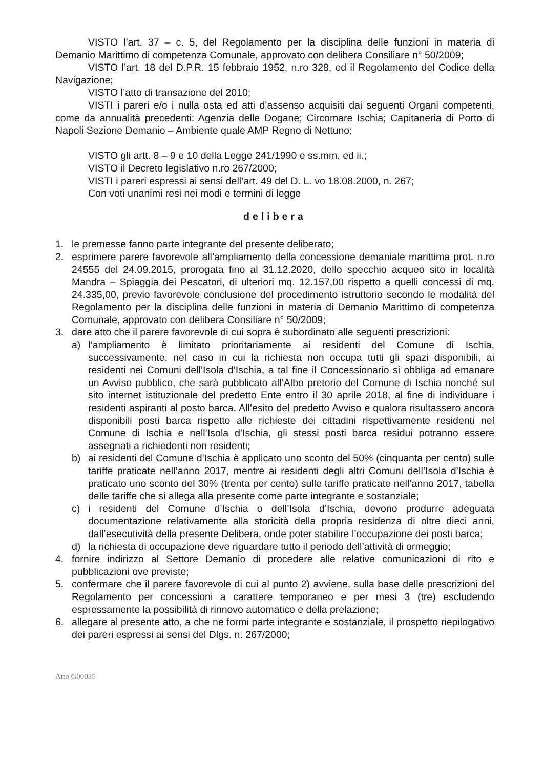VISTO l’art. 37 – c. 5, del Regolamento per la disciplina delle funzioni in materia di Demanio Marittimo di competenza Comunale, approvato con delibera Consiliare n° 50/2009;
VISTO l’art. 18 del D.P.R. 15 febbraio 1952, n.ro 328, ed il Regolamento del Codice della Navigazione;
VISTO l’atto di transazione del 2010;
VISTI i pareri e/o i nulla osta ed atti d’assenso acquisiti dai seguenti Organi competenti, come da annualità precedenti: Agenzia delle Dogane; Circomare Ischia; Capitaneria di Porto di Napoli Sezione Demanio – Ambiente quale AMP Regno di Nettuno;
VISTO gli artt. 8 – 9 e 10 della Legge 241/1990 e ss.mm. ed ii.;
VISTO il Decreto legislativo n.ro 267/2000;
VISTI i pareri espressi ai sensi dell’art. 49 del D. L. vo 18.08.2000, n. 267;
Con voti unanimi resi nei modi e termini di legge
delibera
1. le premesse fanno parte integrante del presente deliberato;
2. esprimere parere favorevole all’ampliamento della concessione demaniale marittima prot. n.ro 24555 del 24.09.2015, prorogata fino al 31.12.2020, dello specchio acqueo sito in località Mandra – Spiaggia dei Pescatori, di ulteriori mq. 12.157,00 rispetto a quelli concessi di mq. 24.335,00, previo favorevole conclusione del procedimento istruttorio secondo le modalità del Regolamento per la disciplina delle funzioni in materia di Demanio Marittimo di competenza Comunale, approvato con delibera Consiliare n° 50/2009;
3. dare atto che il parere favorevole di cui sopra è subordinato alle seguenti prescrizioni:
a) l’ampliamento è limitato prioritariamente ai residenti del Comune di Ischia, successivamente, nel caso in cui la richiesta non occupa tutti gli spazi disponibili, ai residenti nei Comuni dell’Isola d’Ischia, a tal fine il Concessionario si obbliga ad emanare un Avviso pubblico, che sarà pubblicato all’Albo pretorio del Comune di Ischia nonché sul sito internet istituzionale del predetto Ente entro il 30 aprile 2018, al fine di individuare i residenti aspiranti al posto barca. All’esito del predetto Avviso e qualora risultassero ancora disponibili posti barca rispetto alle richieste dei cittadini rispettivamente residenti nel Comune di Ischia e nell’Isola d’Ischia, gli stessi posti barca residui potranno essere assegnati a richiedenti non residenti;
b) ai residenti del Comune d’Ischia è applicato uno sconto del 50% (cinquanta per cento) sulle tariffe praticate nell’anno 2017, mentre ai residenti degli altri Comuni dell’Isola d’Ischia è praticato uno sconto del 30% (trenta per cento) sulle tariffe praticate nell’anno 2017, tabella delle tariffe che si allega alla presente come parte integrante e sostanziale;
c) i residenti del Comune d’Ischia o dell’Isola d’Ischia, devono produrre adeguata documentazione relativamente alla storicità della propria residenza di oltre dieci anni, dall’esecutività della presente Delibera, onde poter stabilire l’occupazione dei posti barca;
d) la richiesta di occupazione deve riguardare tutto il periodo dell’attività di ormeggio;
4. fornire indirizzo al Settore Demanio di procedere alle relative comunicazioni di rito e pubblicazioni ove previste;
5. confermare che il parere favorevole di cui al punto 2) avviene, sulla base delle prescrizioni del Regolamento per concessioni a carattere temporaneo e per mesi 3 (tre) escludendo espressamente la possibilità di rinnovo automatico e della prelazione;
6. allegare al presente atto, a che ne formi parte integrante e sostanziale, il prospetto riepilogativo dei pareri espressi ai sensi del Dlgs. n. 267/2000;
Atto G00035